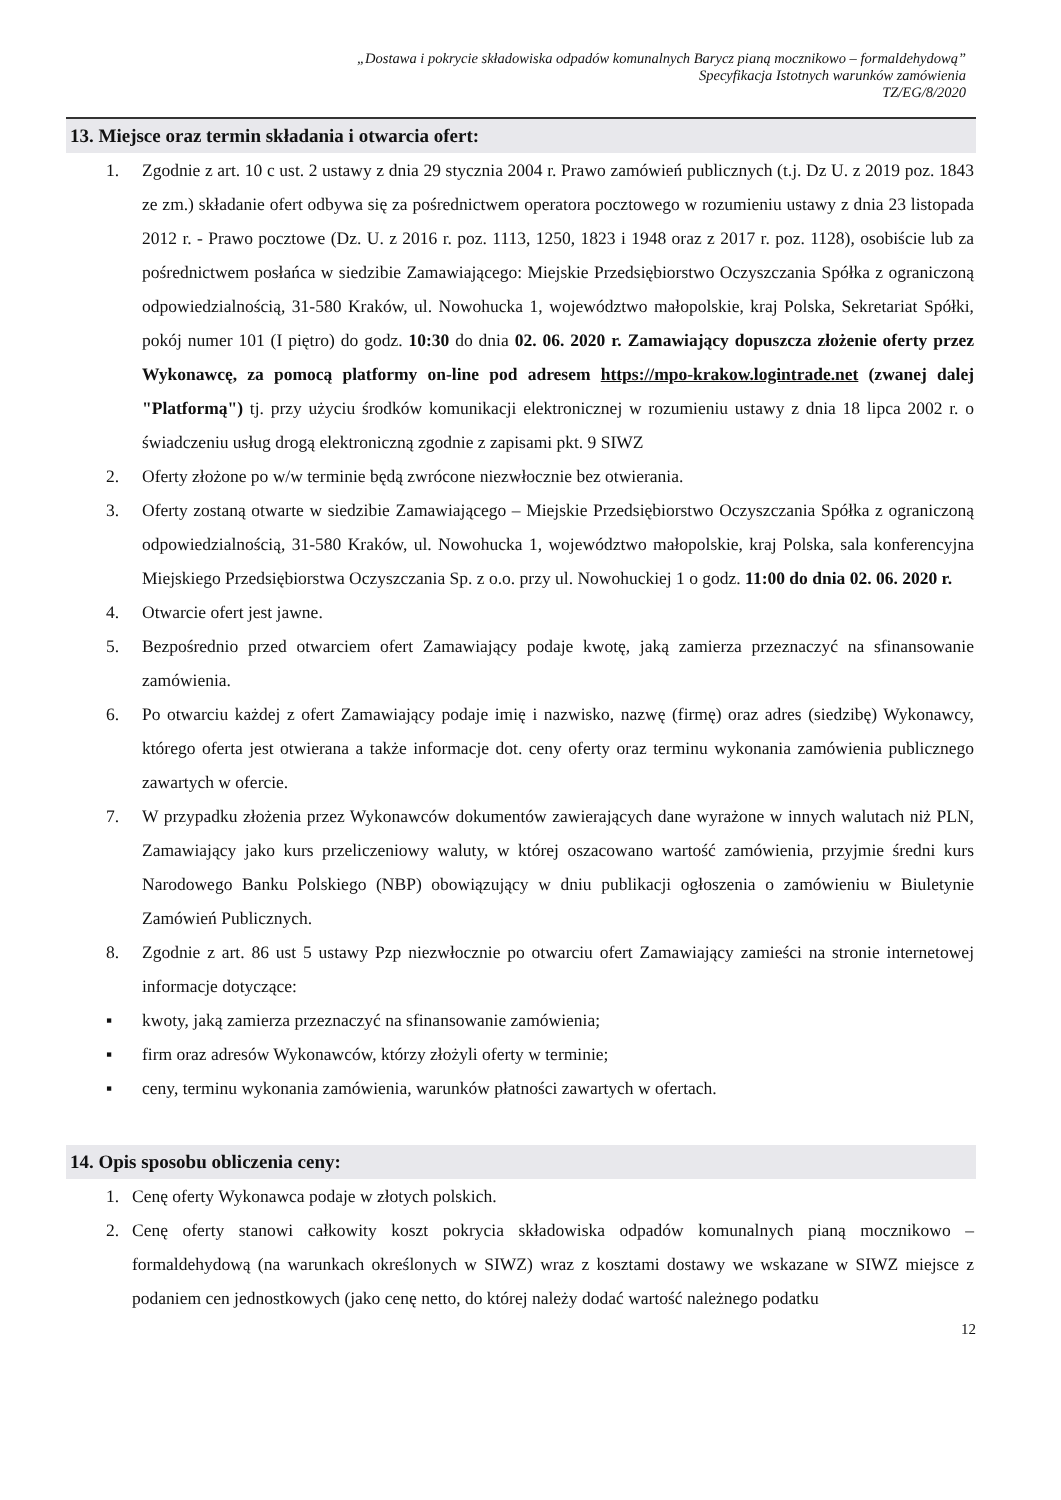„Dostawa i pokrycie składowiska odpadów komunalnych Barycz pianą mocznikowo – formaldehydową”
Specyfikacja Istotnych warunków zamówienia
TZ/EG/8/2020
13. Miejsce oraz termin składania i otwarcia ofert:
1. Zgodnie z art. 10 c ust. 2 ustawy z dnia 29 stycznia 2004 r. Prawo zamówień publicznych (t.j. Dz U. z 2019 poz. 1843 ze zm.) składanie ofert odbywa się za pośrednictwem operatora pocztowego w rozumieniu ustawy z dnia 23 listopada 2012 r. - Prawo pocztowe (Dz. U. z 2016 r. poz. 1113, 1250, 1823 i 1948 oraz z 2017 r. poz. 1128), osobiście lub za pośrednictwem posłańca w siedzibie Zamawiającego: Miejskie Przedsiębiorstwo Oczyszczania Spółka z ograniczoną odpowiedzialnością, 31-580 Kraków, ul. Nowohucka 1, województwo małopolskie, kraj Polska, Sekretariat Spółki, pokój numer 101 (I piętro) do godz. 10:30 do dnia 02. 06. 2020 r. Zamawiający dopuszcza złożenie oferty przez Wykonawcę, za pomocą platformy on-line pod adresem https://mpo-krakow.logintrade.net (zwanej dalej "Platformą") tj. przy użyciu środków komunikacji elektronicznej w rozumieniu ustawy z dnia 18 lipca 2002 r. o świadczeniu usług drogą elektroniczną zgodnie z zapisami pkt. 9 SIWZ
2. Oferty złożone po w/w terminie będą zwrócone niezwłocznie bez otwierania.
3. Oferty zostaną otwarte w siedzibie Zamawiającego – Miejskie Przedsiębiorstwo Oczyszczania Spółka z ograniczoną odpowiedzialnością, 31-580 Kraków, ul. Nowohucka 1, województwo małopolskie, kraj Polska, sala konferencyjna Miejskiego Przedsiębiorstwa Oczyszczania Sp. z o.o. przy ul. Nowohuckiej 1 o godz. 11:00 do dnia 02. 06. 2020 r.
4. Otwarcie ofert jest jawne.
5. Bezpośrednio przed otwarciem ofert Zamawiający podaje kwotę, jaką zamierza przeznaczyć na sfinansowanie zamówienia.
6. Po otwarciu każdej z ofert Zamawiający podaje imię i nazwisko, nazwę (firmę) oraz adres (siedzibę) Wykonawcy, którego oferta jest otwierana a także informacje dot. ceny oferty oraz terminu wykonania zamówienia publicznego zawartych w ofercie.
7. W przypadku złożenia przez Wykonawców dokumentów zawierających dane wyrażone w innych walutach niż PLN, Zamawiający jako kurs przeliczeniowy waluty, w której oszacowano wartość zamówienia, przyjmie średni kurs Narodowego Banku Polskiego (NBP) obowiązujący w dniu publikacji ogłoszenia o zamówieniu w Biuletynie Zamówień Publicznych.
8. Zgodnie z art. 86 ust 5 ustawy Pzp niezwłocznie po otwarciu ofert Zamawiający zamieści na stronie internetowej informacje dotyczące:
▪ kwoty, jaką zamierza przeznaczyć na sfinansowanie zamówienia;
▪ firm oraz adresów Wykonawców, którzy złożyli oferty w terminie;
▪ ceny, terminu wykonania zamówienia, warunków płatności zawartych w ofertach.
14. Opis sposobu obliczenia ceny:
1. Cenę oferty Wykonawca podaje w złotych polskich.
2. Cenę oferty stanowi całkowity koszt pokrycia składowiska odpadów komunalnych pianą mocznikowo – formaldehydową (na warunkach określonych w SIWZ) wraz z kosztami dostawy we wskazane w SIWZ miejsce z podaniem cen jednostkowych (jako cenę netto, do której należy dodać wartość należnego podatku
12